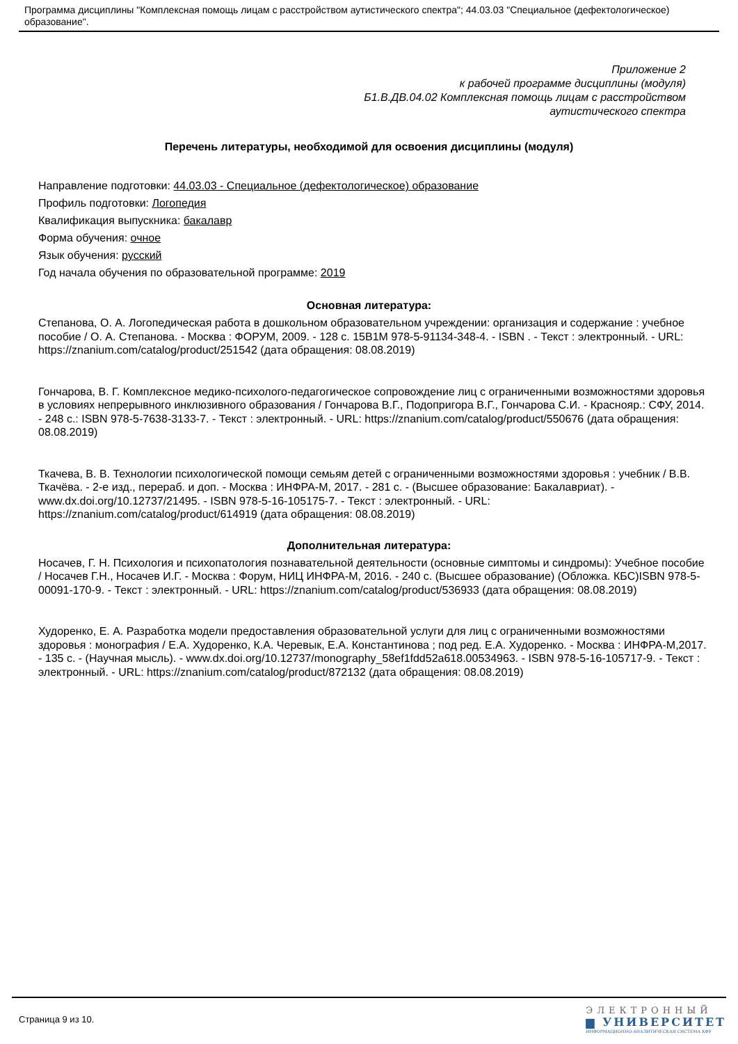Программа дисциплины "Комплексная помощь лицам с расстройством аутистического спектра"; 44.03.03 "Специальное (дефектологическое) образование".
Приложение 2
к рабочей программе дисциплины (модуля)
Б1.В.ДВ.04.02 Комплексная помощь лицам с расстройством
аутистического спектра
Перечень литературы, необходимой для освоения дисциплины (модуля)
Направление подготовки: 44.03.03 - Специальное (дефектологическое) образование
Профиль подготовки: Логопедия
Квалификация выпускника: бакалавр
Форма обучения: очное
Язык обучения: русский
Год начала обучения по образовательной программе: 2019
Основная литература:
Степанова, О. А. Логопедическая работа в дошкольном образовательном учреждении: организация и содержание : учебное пособие / О. А. Степанова. - Москва : ФОРУМ, 2009. - 128 с. 15В1М 978-5-91134-348-4. - ISBN . - Текст : электронный. - URL: https://znanium.com/catalog/product/251542 (дата обращения: 08.08.2019)
Гончарова, В. Г. Комплексное медико-психолого-педагогическое сопровождение лиц с ограниченными возможностями здоровья в условиях непрерывного инклюзивного образования / Гончарова В.Г., Подопригора В.Г., Гончарова С.И. - Краснояр.: СФУ, 2014. - 248 с.: ISBN 978-5-7638-3133-7. - Текст : электронный. - URL: https://znanium.com/catalog/product/550676 (дата обращения: 08.08.2019)
Ткачева, В. В. Технологии психологической помощи семьям детей с ограниченными возможностями здоровья : учебник / В.В. Ткачёва. - 2-е изд., перераб. и доп. - Москва : ИНФРА-М, 2017. - 281 с. - (Высшее образование: Бакалавриат). - www.dx.doi.org/10.12737/21495. - ISBN 978-5-16-105175-7. - Текст : электронный. - URL: https://znanium.com/catalog/product/614919 (дата обращения: 08.08.2019)
Дополнительная литература:
Носачев, Г. Н. Психология и психопатология познавательной деятельности (основные симптомы и синдромы): Учебное пособие / Носачев Г.Н., Носачев И.Г. - Москва : Форум, НИЦ ИНФРА-М, 2016. - 240 с. (Высшее образование) (Обложка. КБС)ISBN 978-5-00091-170-9. - Текст : электронный. - URL: https://znanium.com/catalog/product/536933 (дата обращения: 08.08.2019)
Худоренко, Е. А. Разработка модели предоставления образовательной услуги для лиц с ограниченными возможностями здоровья : монография / Е.А. Худоренко, К.А. Черевык, Е.А. Константинова ; под ред. Е.А. Худоренко. - Москва : ИНФРА-М,2017. - 135 с. - (Научная мысль). - www.dx.doi.org/10.12737/monography_58ef1fdd52a618.00534963. - ISBN 978-5-16-105717-9. - Текст : электронный. - URL: https://znanium.com/catalog/product/872132 (дата обращения: 08.08.2019)
Страница 9 из 10.
ЭЛЕКТРОННЫЙ
▆ УНИВЕРСИТЕТ
ИНФОРМАЦИОННО-АНАЛИТИЧЕСКАЯ СИСТЕМА КФУ